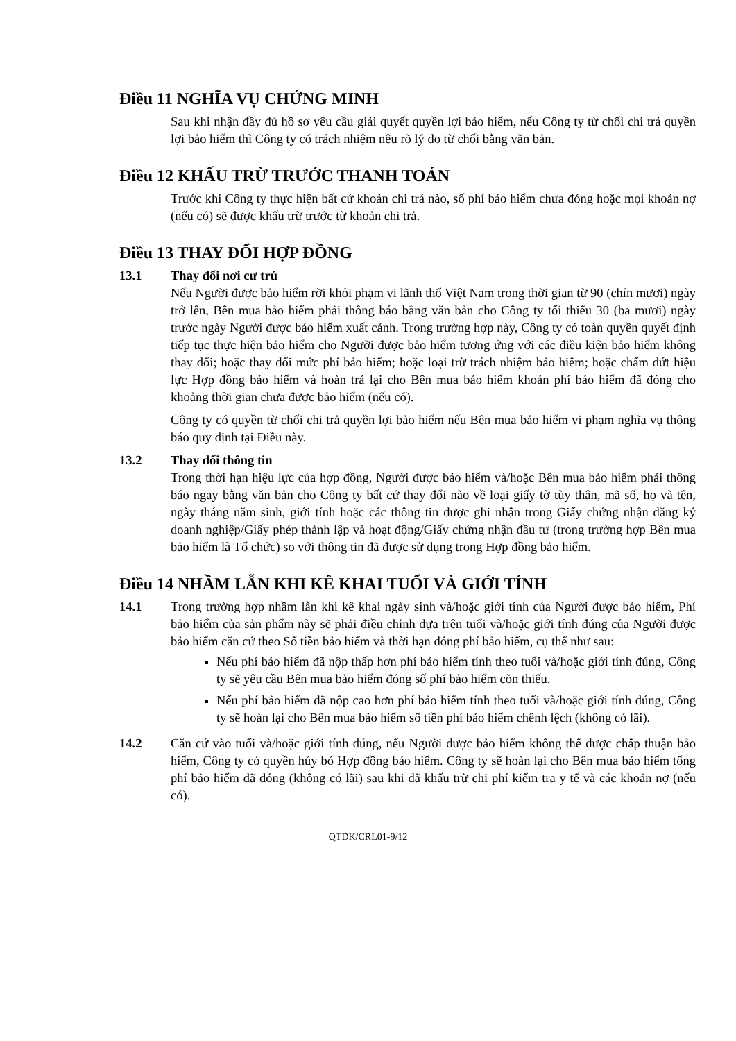Điều 11 NGHĨA VỤ CHỨNG MINH
Sau khi nhận đầy đủ hồ sơ yêu cầu giải quyết quyền lợi bảo hiểm, nếu Công ty từ chối chi trả quyền lợi bảo hiểm thì Công ty có trách nhiệm nêu rõ lý do từ chối bằng văn bản.
Điều 12 KHẤU TRỪ TRƯỚC THANH TOÁN
Trước khi Công ty thực hiện bất cứ khoản chi trả nào, số phí bảo hiểm chưa đóng hoặc mọi khoản nợ (nếu có) sẽ được khấu trừ trước từ khoản chi trả.
Điều 13 THAY ĐỔI HỢP ĐỒNG
13.1 Thay đổi nơi cư trú
Nếu Người được bảo hiểm rời khỏi phạm vi lãnh thổ Việt Nam trong thời gian từ 90 (chín mươi) ngày trở lên, Bên mua bảo hiểm phải thông báo bằng văn bản cho Công ty tối thiểu 30 (ba mươi) ngày trước ngày Người được bảo hiểm xuất cảnh. Trong trường hợp này, Công ty có toàn quyền quyết định tiếp tục thực hiện bảo hiểm cho Người được bảo hiểm tương ứng với các điều kiện bảo hiểm không thay đổi; hoặc thay đổi mức phí bảo hiểm; hoặc loại trừ trách nhiệm bảo hiểm; hoặc chấm dứt hiệu lực Hợp đồng bảo hiểm và hoàn trả lại cho Bên mua bảo hiểm khoản phí bảo hiểm đã đóng cho khoảng thời gian chưa được bảo hiểm (nếu có).
Công ty có quyền từ chối chi trả quyền lợi bảo hiểm nếu Bên mua bảo hiểm vi phạm nghĩa vụ thông báo quy định tại Điều này.
13.2 Thay đổi thông tin
Trong thời hạn hiệu lực của hợp đồng, Người được bảo hiểm và/hoặc Bên mua bảo hiểm phải thông báo ngay bằng văn bản cho Công ty bất cứ thay đổi nào về loại giấy tờ tùy thân, mã số, họ và tên, ngày tháng năm sinh, giới tính hoặc các thông tin được ghi nhận trong Giấy chứng nhận đăng ký doanh nghiệp/Giấy phép thành lập và hoạt động/Giấy chứng nhận đầu tư (trong trường hợp Bên mua bảo hiểm là Tổ chức) so với thông tin đã được sử dụng trong Hợp đồng bảo hiểm.
Điều 14 NHẦM LẪN KHI KÊ KHAI TUỔI VÀ GIỚI TÍNH
14.1 Trong trường hợp nhầm lẫn khi kê khai ngày sinh và/hoặc giới tính của Người được bảo hiểm, Phí bảo hiểm của sản phẩm này sẽ phải điều chỉnh dựa trên tuổi và/hoặc giới tính đúng của Người được bảo hiểm căn cứ theo Số tiền bảo hiểm và thời hạn đóng phí bảo hiểm, cụ thể như sau:
Nếu phí bảo hiểm đã nộp thấp hơn phí bảo hiểm tính theo tuổi và/hoặc giới tính đúng, Công ty sẽ yêu cầu Bên mua bảo hiểm đóng số phí bảo hiểm còn thiếu.
Nếu phí bảo hiểm đã nộp cao hơn phí bảo hiểm tính theo tuổi và/hoặc giới tính đúng, Công ty sẽ hoàn lại cho Bên mua bảo hiểm số tiền phí bảo hiểm chênh lệch (không có lãi).
14.2 Căn cứ vào tuổi và/hoặc giới tính đúng, nếu Người được bảo hiểm không thể được chấp thuận bảo hiểm, Công ty có quyền hủy bỏ Hợp đồng bảo hiểm. Công ty sẽ hoàn lại cho Bên mua bảo hiểm tổng phí bảo hiểm đã đóng (không có lãi) sau khi đã khấu trừ chi phí kiểm tra y tế và các khoản nợ (nếu có).
QTDK/CRL01-9/12